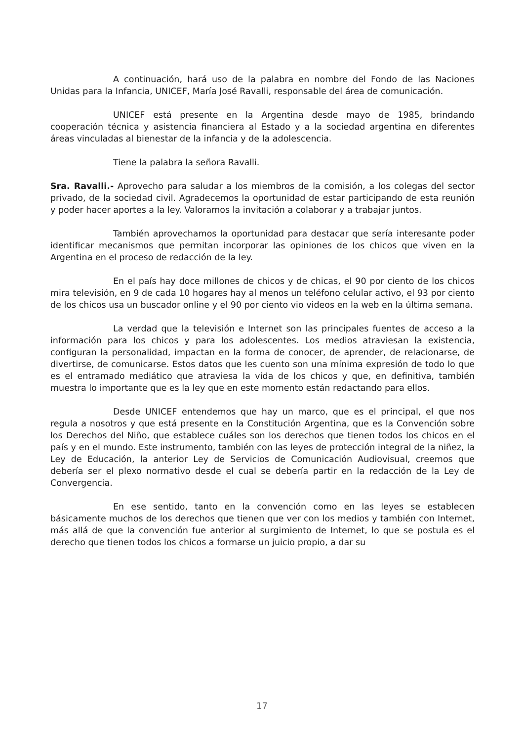A continuación, hará uso de la palabra en nombre del Fondo de las Naciones Unidas para la Infancia, UNICEF, María José Ravalli, responsable del área de comunicación.
UNICEF está presente en la Argentina desde mayo de 1985, brindando cooperación técnica y asistencia financiera al Estado y a la sociedad argentina en diferentes áreas vinculadas al bienestar de la infancia y de la adolescencia.
Tiene la palabra la señora Ravalli.
Sra. Ravalli.- Aprovecho para saludar a los miembros de la comisión, a los colegas del sector privado, de la sociedad civil. Agradecemos la oportunidad de estar participando de esta reunión y poder hacer aportes a la ley. Valoramos la invitación a colaborar y a trabajar juntos.
También aprovechamos la oportunidad para destacar que sería interesante poder identificar mecanismos que permitan incorporar las opiniones de los chicos que viven en la Argentina en el proceso de redacción de la ley.
En el país hay doce millones de chicos y de chicas, el 90 por ciento de los chicos mira televisión, en 9 de cada 10 hogares hay al menos un teléfono celular activo, el 93 por ciento de los chicos usa un buscador online y el 90 por ciento vio videos en la web en la última semana.
La verdad que la televisión e Internet son las principales fuentes de acceso a la información para los chicos y para los adolescentes. Los medios atraviesan la existencia, configuran la personalidad, impactan en la forma de conocer, de aprender, de relacionarse, de divertirse, de comunicarse. Estos datos que les cuento son una mínima expresión de todo lo que es el entramado mediático que atraviesa la vida de los chicos y que, en definitiva, también muestra lo importante que es la ley que en este momento están redactando para ellos.
Desde UNICEF entendemos que hay un marco, que es el principal, el que nos regula a nosotros y que está presente en la Constitución Argentina, que es la Convención sobre los Derechos del Niño, que establece cuáles son los derechos que tienen todos los chicos en el país y en el mundo. Este instrumento, también con las leyes de protección integral de la niñez, la Ley de Educación, la anterior Ley de Servicios de Comunicación Audiovisual, creemos que debería ser el plexo normativo desde el cual se debería partir en la redacción de la Ley de Convergencia.
En ese sentido, tanto en la convención como en las leyes se establecen básicamente muchos de los derechos que tienen que ver con los medios y también con Internet, más allá de que la convención fue anterior al surgimiento de Internet, lo que se postula es el derecho que tienen todos los chicos a formarse un juicio propio, a dar su
17